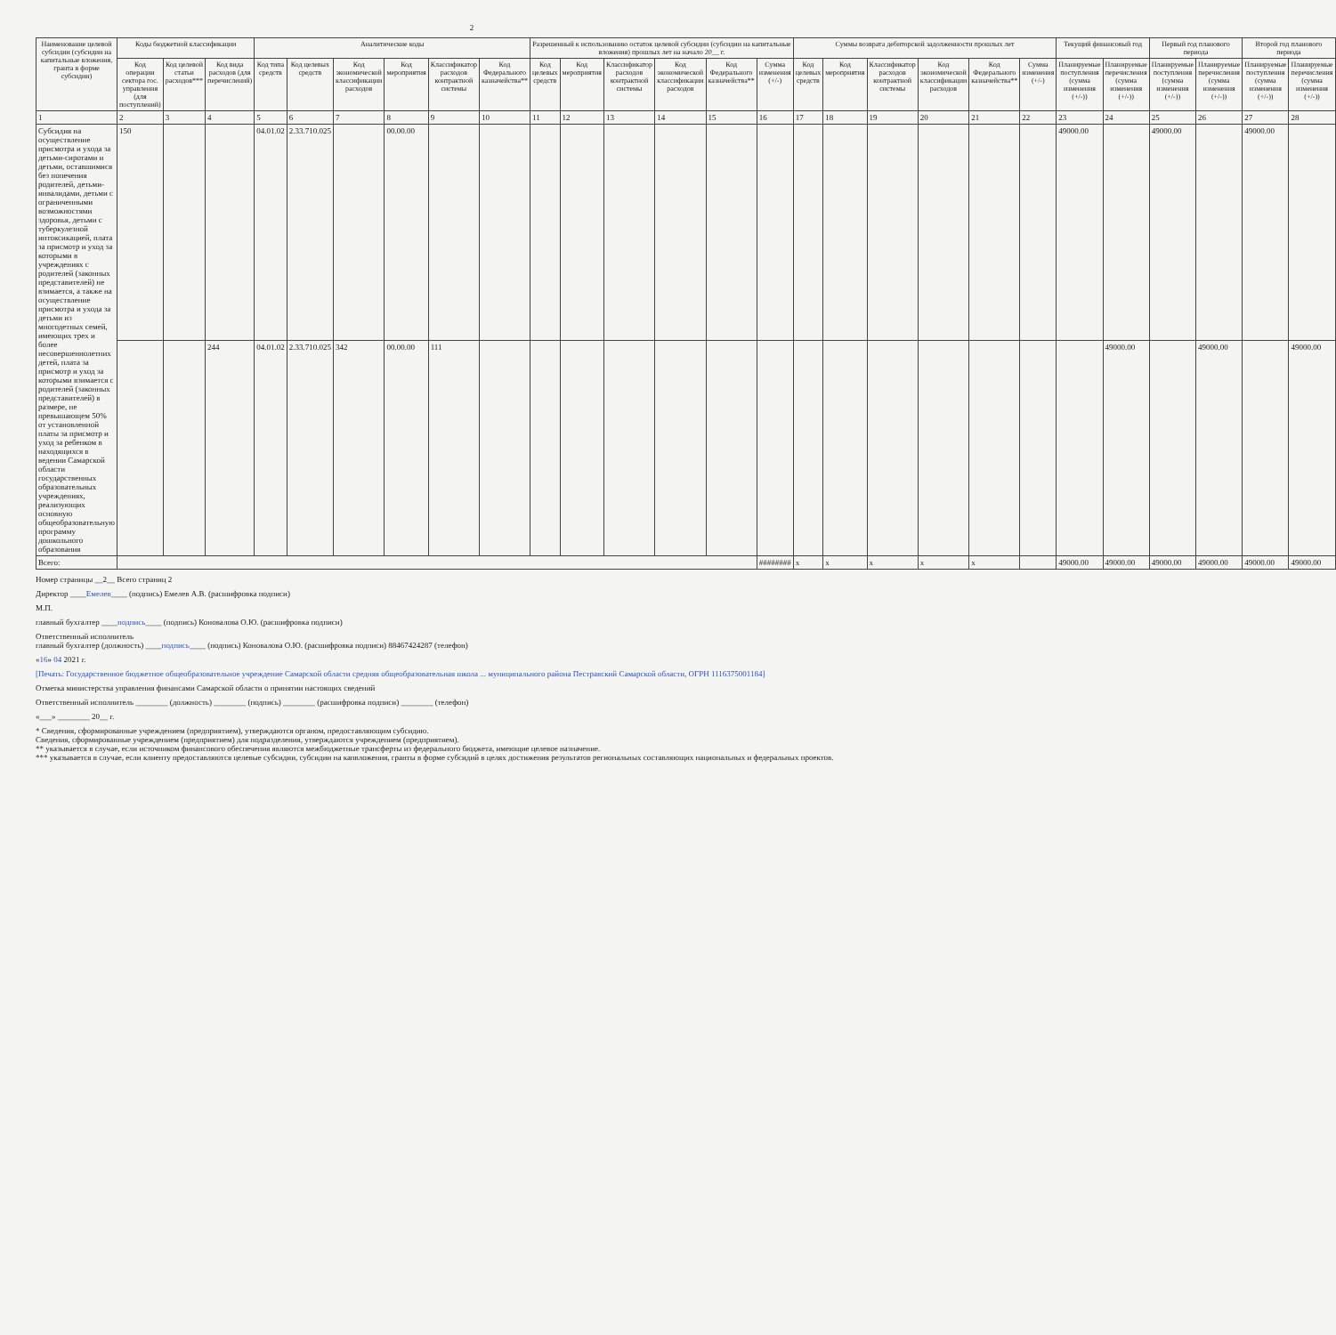2
| Наименование целевой субсидии (субсидии на капитальные вложения, гранта в форме субсидии) | Коды бюджетной классификации | | | Аналитические коды | | | | | | Разрешенный к использованию остаток целевой субсидии (субсидии на капитальные вложения) прошлых лет на начало 20__ г. | | | | | | Суммы возврата дебиторской задолженности прошлых лет | | | | | | Текущий финансовый год | | Первый год планового периода | | Второй год планового периода | |
| --- | --- | --- | --- | --- | --- | --- | --- | --- | --- | --- | --- | --- | --- | --- | --- | --- | --- | --- | --- | --- | --- | --- | --- | --- | --- | --- | --- |
| | Код операции сектора гос. управления (для поступлений) | Код целевой статьи расходов*** | Код вида расходов (для перечислений) | Код типа средств | Код целевых средств | Код экономической классификации расходов | Код мероприятия | Классификатор расходов контрактной системы | Код Федерального казначейства** | Код целевых средств | Код мероприятия | Классификатор расходов контрактной системы | Код экономической классификации расходов | Код Федерального казначейства** | Сумма изменения (+/-) | Код целевых средств | Код мероприятия | Классификатор расходов контрактной системы | Код экономической классификации расходов | Код Федерального казначейства** | Сумма изменения (+/-) | Планируемые поступления (сумма изменения (+/-)) | Планируемые перечисления (сумма изменения (+/-)) | Планируемые поступления (сумма изменения (+/-)) | Планируемые перечисления (сумма изменения (+/-)) | Планируемые поступления (сумма изменения (+/-)) | Планируемые перечисления (сумма изменения (+/-)) |
| 1 | 2 | 3 | 4 | 5 | 6 | 7 | 8 | 9 | 10 | 11 | 12 | 13 | 14 | 15 | 16 | 17 | 18 | 19 | 20 | 21 | 22 | 23 | 24 | 25 | 26 | 27 | 28 |
| Субсидия на осуществление присмотра и ухода за детьми-сиротами и детьми, оставшимися без попечения родителей, детьми-инвалидами, детьми с ограниченными возможностями здоровья, детьми с туберкулезной интоксикацией, плата за присмотр и уход за которыми в учреждениях с родителей (законных представителей) не взимается, а также на осуществление присмотра и ухода за детьми из многодетных семей, имеющих трех и более несовершеннолетних детей, плата за присмотр и уход за которыми взимается с родителей (законных представителей) в размере, не превышающем 50% от установленной платы за присмотр и уход за ребенком в находящихся в ведении Самарской области государственных образовательных учреждениях, реализующих основную общеобразовательную программу дошкольного образования | 150 | | | 04.01.02 | 2.33.710.025 | | 00.00.00 | | | | | | | | | | | | | | | 49000.00 | | 49000.00 | | 49000.00 | |
| | | | 244 | 04.01.02 | 2.33.710.025 | 342 | 00.00.00 | 111 | | | | | | | | | | | | | | | 49000.00 | | 49000.00 | | 49000.00 |
| Всего: | | | | | | | | | | | | | | | ######## | x | x | x | x | x | | 49000.00 | 49000.00 | 49000.00 | 49000.00 | 49000.00 | 49000.00 |
Номер страницы __2__ Всего страниц 2
Директор ____Емелев____ (подпись) Емелев А.В. (расшифровка подписи)
М.П.
главный бухгалтер ____подпись____ (подпись) Коновалова О.Ю. (расшифровка подписи)
Ответственный исполнитель
главный бухгалтер (должность) ____подпись____ (подпись) Коновалова О.Ю. (расшифровка подписи) 88467424287 (телефон)
«16» 04 2021 г.
[Печать: Государственное бюджетное общеобразовательное учреждение Самарской области средняя общеобразовательная школа ... муниципального района Пестравский Самарской области, ОГРН 1116375001184]
Отметка министерства управления финансами Самарской области о принятии настоящих сведений
Ответственный исполнитель ________ (должность) ________ (подпись) ________ (расшифровка подписи) ________ (телефон)
«___» ________ 20__ г.
* Сведения, сформированные учреждением (предприятием), утверждаются органом, предоставляющим субсидию.
Сведения, сформированные учреждением (предприятием) для подразделения, утверждаются учреждением (предприятием).
** указывается в случае, если источником финансового обеспечения являются межбюджетные трансферты из федерального бюджета, имеющие целевое назначение.
*** указывается в случае, если клиенту предоставляются целевые субсидии, субсидии на капвложения, гранты в форме субсидий в целях достижения результатов региональных составляющих национальных и федеральных проектов.